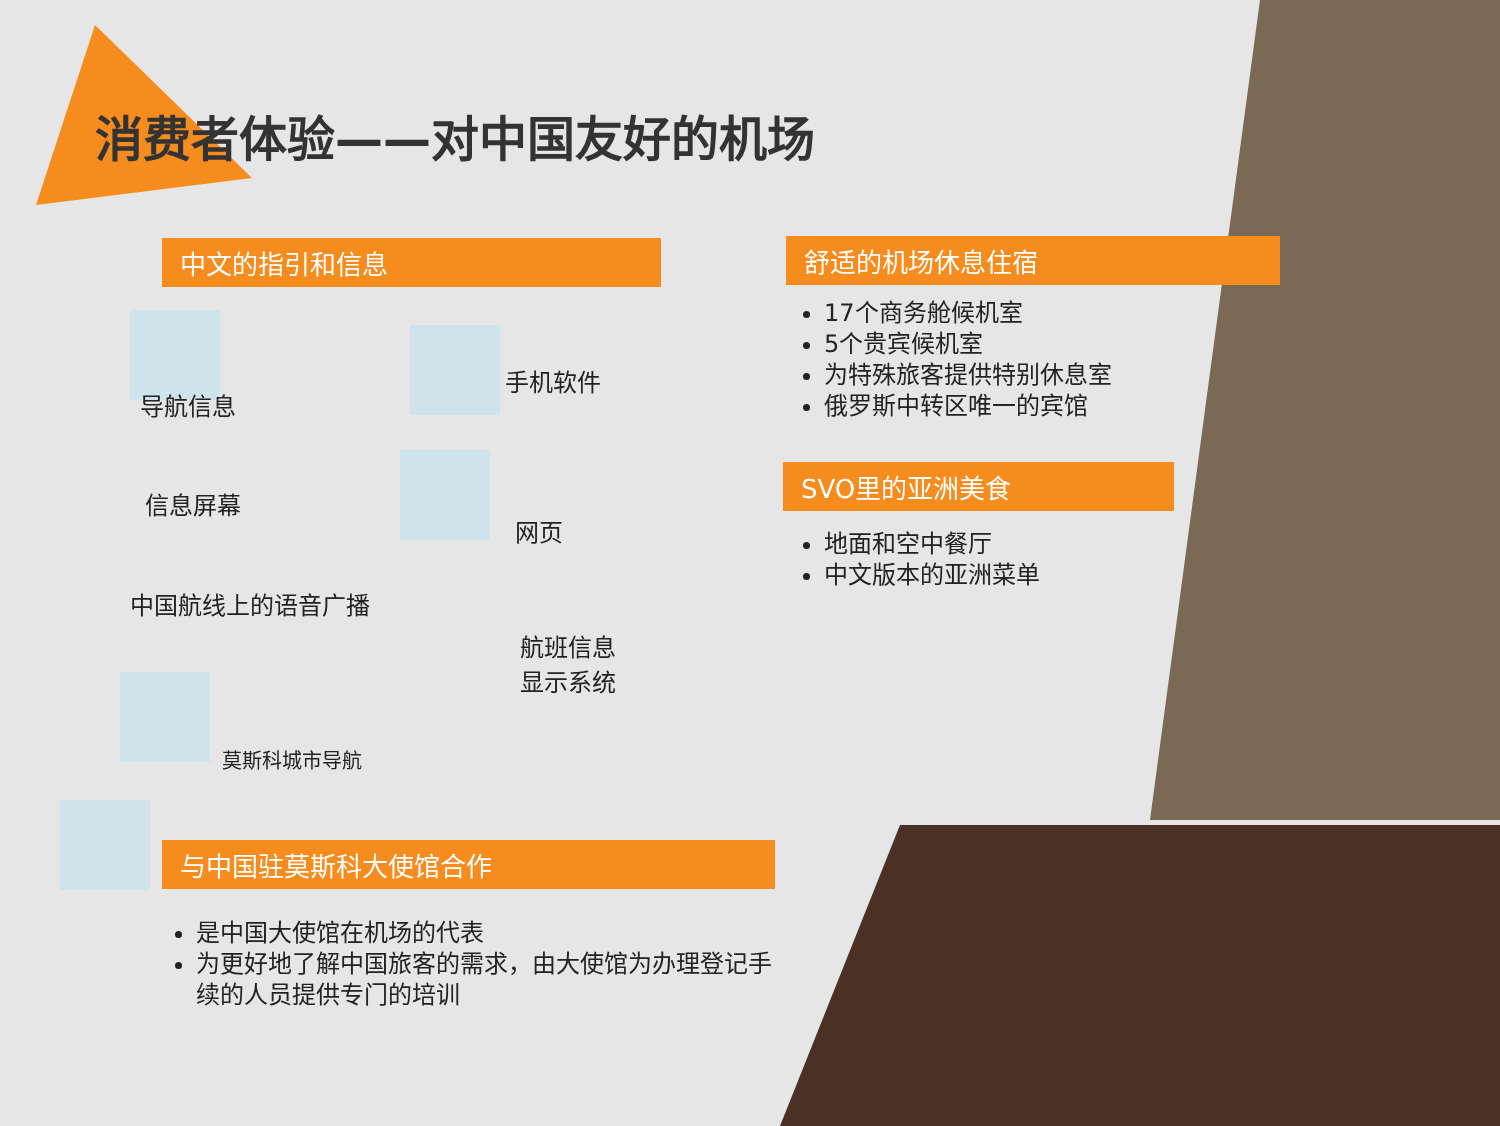消费者体验——对中国友好的机场
中文的指引和信息
导航信息
信息屏幕
中国航线上的语音广播
手机软件
网页
航班信息
显示系统
莫斯科城市导航
舒适的机场休息住宿
17个商务舱候机室
5个贵宾候机室
为特殊旅客提供特别休息室
俄罗斯中转区唯一的宾馆
SVO里的亚洲美食
地面和空中餐厅
中文版本的亚洲菜单
与中国驻莫斯科大使馆合作
是中国大使馆在机场的代表
为更好地了解中国旅客的需求，由大使馆为办理登记手续的人员提供专门的培训